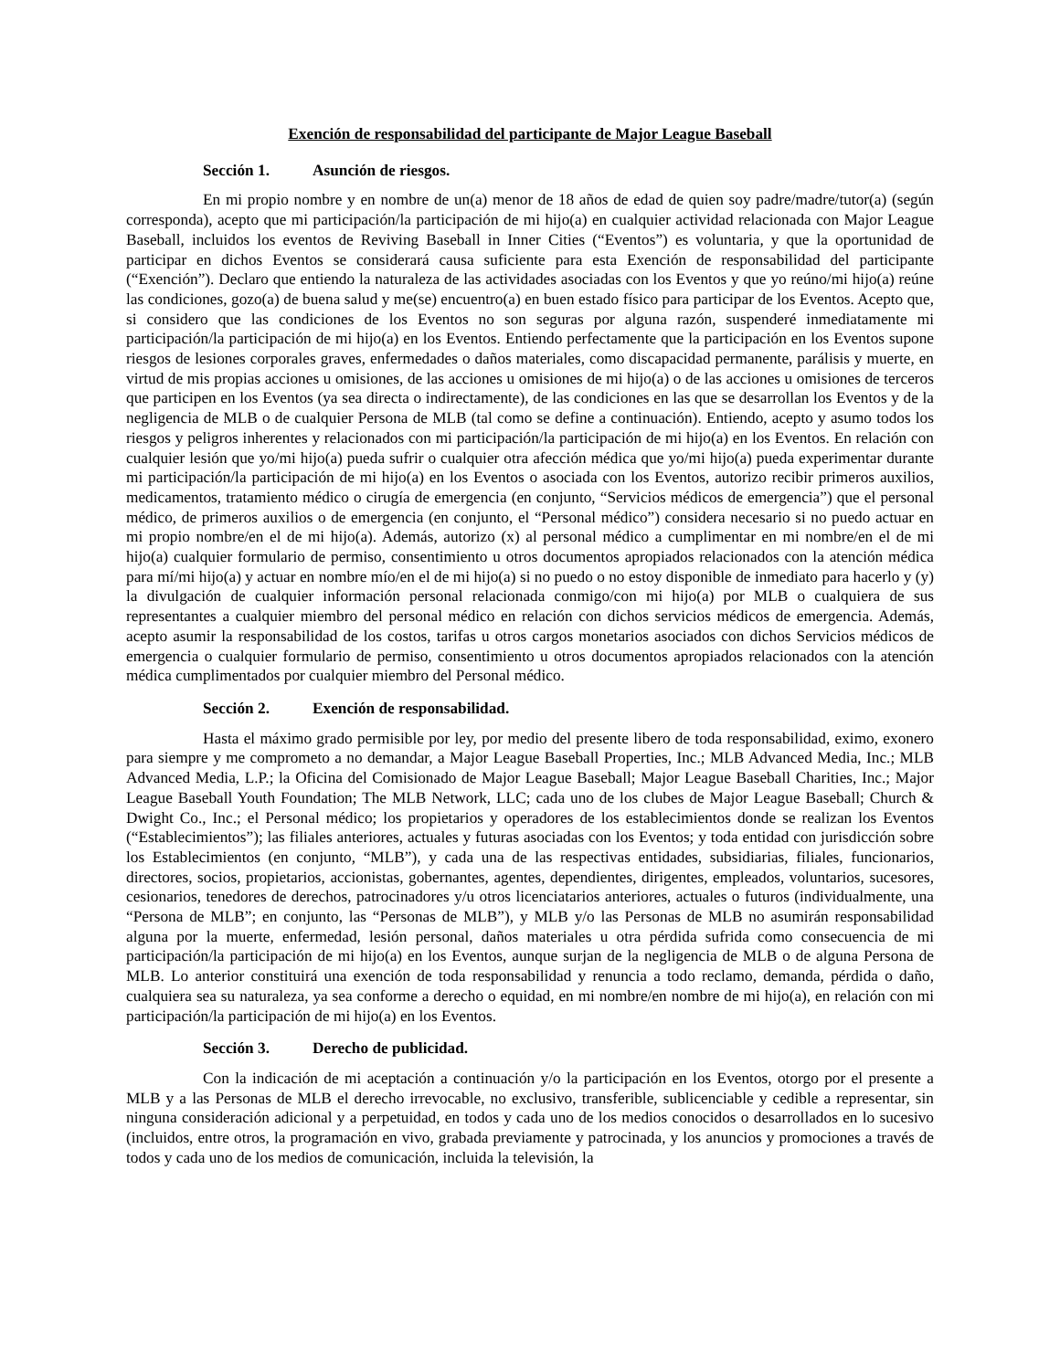Exención de responsabilidad del participante de Major League Baseball
Sección 1. Asunción de riesgos.
En mi propio nombre y en nombre de un(a) menor de 18 años de edad de quien soy padre/madre/tutor(a) (según corresponda), acepto que mi participación/la participación de mi hijo(a) en cualquier actividad relacionada con Major League Baseball, incluidos los eventos de Reviving Baseball in Inner Cities (“Eventos”) es voluntaria, y que la oportunidad de participar en dichos Eventos se considerará causa suficiente para esta Exención de responsabilidad del participante (“Exención”). Declaro que entiendo la naturaleza de las actividades asociadas con los Eventos y que yo reúno/mi hijo(a) reúne las condiciones, gozo(a) de buena salud y me(se) encuentro(a) en buen estado físico para participar de los Eventos. Acepto que, si considero que las condiciones de los Eventos no son seguras por alguna razón, suspenderé inmediatamente mi participación/la participación de mi hijo(a) en los Eventos. Entiendo perfectamente que la participación en los Eventos supone riesgos de lesiones corporales graves, enfermedades o daños materiales, como discapacidad permanente, parálisis y muerte, en virtud de mis propias acciones u omisiones, de las acciones u omisiones de mi hijo(a) o de las acciones u omisiones de terceros que participen en los Eventos (ya sea directa o indirectamente), de las condiciones en las que se desarrollan los Eventos y de la negligencia de MLB o de cualquier Persona de MLB (tal como se define a continuación). Entiendo, acepto y asumo todos los riesgos y peligros inherentes y relacionados con mi participación/la participación de mi hijo(a) en los Eventos. En relación con cualquier lesión que yo/mi hijo(a) pueda sufrir o cualquier otra afección médica que yo/mi hijo(a) pueda experimentar durante mi participación/la participación de mi hijo(a) en los Eventos o asociada con los Eventos, autorizo recibir primeros auxilios, medicamentos, tratamiento médico o cirugía de emergencia (en conjunto, “Servicios médicos de emergencia”) que el personal médico, de primeros auxilios o de emergencia (en conjunto, el “Personal médico”) considera necesario si no puedo actuar en mi propio nombre/en el de mi hijo(a). Además, autorizo (x) al personal médico a cumplimentar en mi nombre/en el de mi hijo(a) cualquier formulario de permiso, consentimiento u otros documentos apropiados relacionados con la atención médica para mí/mi hijo(a) y actuar en nombre mío/en el de mi hijo(a) si no puedo o no estoy disponible de inmediato para hacerlo y (y) la divulgación de cualquier información personal relacionada conmigo/con mi hijo(a) por MLB o cualquiera de sus representantes a cualquier miembro del personal médico en relación con dichos servicios médicos de emergencia. Además, acepto asumir la responsabilidad de los costos, tarifas u otros cargos monetarios asociados con dichos Servicios médicos de emergencia o cualquier formulario de permiso, consentimiento u otros documentos apropiados relacionados con la atención médica cumplimentados por cualquier miembro del Personal médico.
Sección 2. Exención de responsabilidad.
Hasta el máximo grado permisible por ley, por medio del presente libero de toda responsabilidad, eximo, exonero para siempre y me comprometo a no demandar, a Major League Baseball Properties, Inc.; MLB Advanced Media, Inc.; MLB Advanced Media, L.P.; la Oficina del Comisionado de Major League Baseball; Major League Baseball Charities, Inc.; Major League Baseball Youth Foundation; The MLB Network, LLC; cada uno de los clubes de Major League Baseball; Church & Dwight Co., Inc.; el Personal médico; los propietarios y operadores de los establecimientos donde se realizan los Eventos (“Establecimientos”); las filiales anteriores, actuales y futuras asociadas con los Eventos; y toda entidad con jurisdicción sobre los Establecimientos (en conjunto, “MLB”), y cada una de las respectivas entidades, subsidiarias, filiales, funcionarios, directores, socios, propietarios, accionistas, gobernantes, agentes, dependientes, dirigentes, empleados, voluntarios, sucesores, cesionarios, tenedores de derechos, patrocinadores y/u otros licenciatarios anteriores, actuales o futuros (individualmente, una “Persona de MLB”; en conjunto, las “Personas de MLB”), y MLB y/o las Personas de MLB no asumirán responsabilidad alguna por la muerte, enfermedad, lesión personal, daños materiales u otra pérdida sufrida como consecuencia de mi participación/la participación de mi hijo(a) en los Eventos, aunque surjan de la negligencia de MLB o de alguna Persona de MLB. Lo anterior constituirá una exención de toda responsabilidad y renuncia a todo reclamo, demanda, pérdida o daño, cualquiera sea su naturaleza, ya sea conforme a derecho o equidad, en mi nombre/en nombre de mi hijo(a), en relación con mi participación/la participación de mi hijo(a) en los Eventos.
Sección 3. Derecho de publicidad.
Con la indicación de mi aceptación a continuación y/o la participación en los Eventos, otorgo por el presente a MLB y a las Personas de MLB el derecho irrevocable, no exclusivo, transferible, sublicenciable y cedible a representar, sin ninguna consideración adicional y a perpetuidad, en todos y cada uno de los medios conocidos o desarrollados en lo sucesivo (incluidos, entre otros, la programación en vivo, grabada previamente y patrocinada, y los anuncios y promociones a través de todos y cada uno de los medios de comunicación, incluida la televisión, la